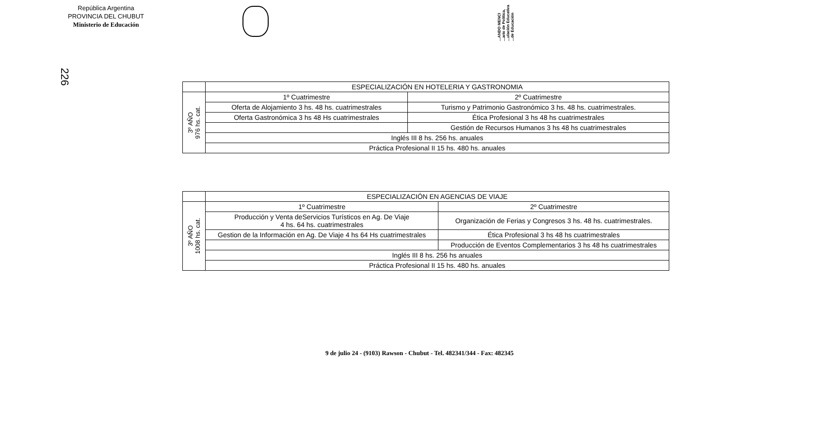República Argentina
PROVINCIA DEL CHUBUT
Ministerio de Educación
226
...ANDO MENCI
...ario de Política,
...ulación Educativa
...de Educación
| | ESPECIALIZACIÓN EN HOTELERIA Y GASTRONOMIA | |
| 3º AÑO 976 hs. cat. | 1º Cuatrimestre | 2º Cuatrimestre |
| | Oferta de Alojamiento 3 hs. 48 hs. cuatrimestrales | Turismo y Patrimonio Gastronómico 3 hs. 48 hs. cuatrimestrales. |
| | Oferta Gastronómica 3 hs 48 Hs cuatrimestrales | Ética Profesional 3 hs 48 hs cuatrimestrales |
| | | Gestión de Recursos Humanos 3 hs 48 hs cuatrimestrales |
| | Inglés III 8 hs. 256 hs. anuales | |
| | Práctica Profesional II 15 hs. 480 hs. anuales | |
| | ESPECIALIZACIÓN EN AGENCIAS DE VIAJE | |
| 3º AÑO 1008 hs. cat. | 1º Cuatrimestre | 2º Cuatrimestre |
| | Producción y Venta deServicios Turísticos en Ag. De Viaje 4 hs. 64 hs. cuatrimestrales | Organización de Ferias y Congresos 3 hs. 48 hs. cuatrimestrales. |
| | Gestion de la Información en Ag. De Viaje 4 hs 64 Hs cuatrimestrales | Ética Profesional 3 hs 48 hs cuatrimestrales |
| | | Producción de Eventos Complementarios 3 hs 48 hs cuatrimestrales |
| | Inglés III 8 hs. 256 hs anuales | |
| | Práctica Profesional II 15 hs. 480 hs. anuales | |
9 de julio 24 - (9103) Rawson - Chubut - Tel. 482341/344 - Fax: 482345